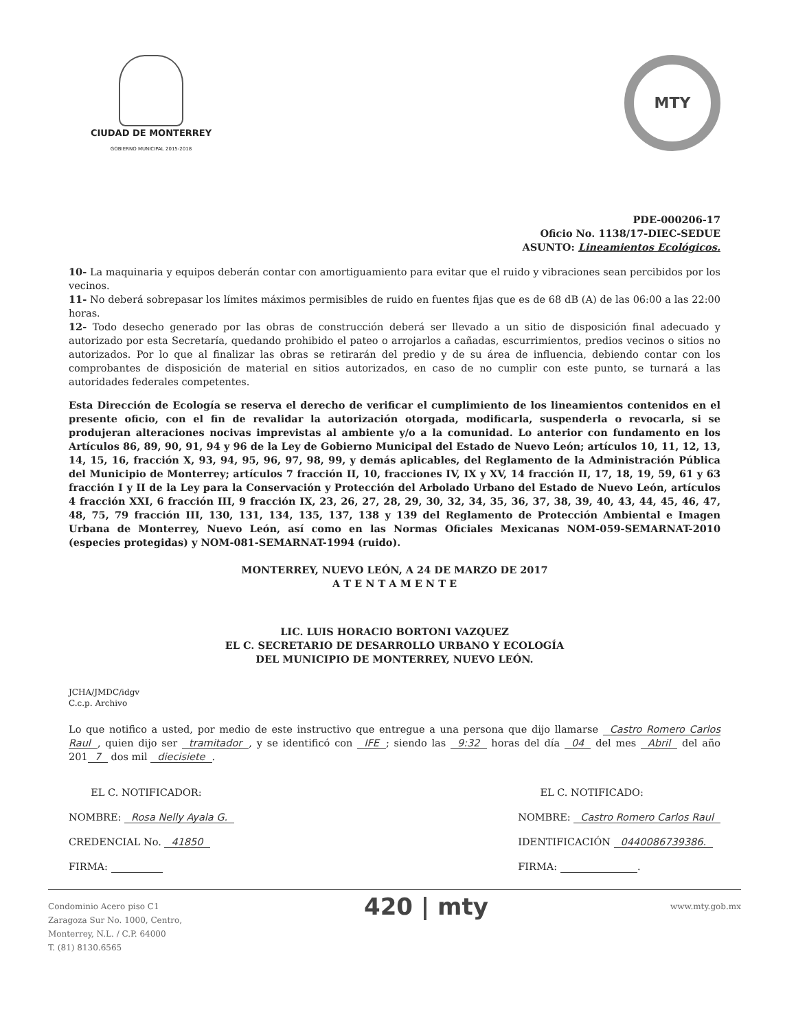CIUDAD DE MONTERREY
GOBIERNO MUNICIPAL 2015-2018
MTY
PDE-000206-17
Oficio No. 1138/17-DIEC-SEDUE
ASUNTO: Lineamientos Ecológicos.
10- La maquinaria y equipos deberán contar con amortiguamiento para evitar que el ruido y vibraciones sean percibidos por los vecinos.
11- No deberá sobrepasar los límites máximos permisibles de ruido en fuentes fijas que es de 68 dB (A) de las 06:00 a las 22:00 horas.
12- Todo desecho generado por las obras de construcción deberá ser llevado a un sitio de disposición final adecuado y autorizado por esta Secretaría, quedando prohibido el pateo o arrojarlos a cañadas, escurrimientos, predios vecinos o sitios no autorizados. Por lo que al finalizar las obras se retirarán del predio y de su área de influencia, debiendo contar con los comprobantes de disposición de material en sitios autorizados, en caso de no cumplir con este punto, se turnará a las autoridades federales competentes.
Esta Dirección de Ecología se reserva el derecho de verificar el cumplimiento de los lineamientos contenidos en el presente oficio, con el fin de revalidar la autorización otorgada, modificarla, suspenderla o revocarla, si se produjeran alteraciones nocivas imprevistas al ambiente y/o a la comunidad. Lo anterior con fundamento en los Artículos 86, 89, 90, 91, 94 y 96 de la Ley de Gobierno Municipal del Estado de Nuevo León; artículos 10, 11, 12, 13, 14, 15, 16, fracción X, 93, 94, 95, 96, 97, 98, 99, y demás aplicables, del Reglamento de la Administración Pública del Municipio de Monterrey; artículos 7 fracción II, 10, fracciones IV, IX y XV, 14 fracción II, 17, 18, 19, 59, 61 y 63 fracción I y II de la Ley para la Conservación y Protección del Arbolado Urbano del Estado de Nuevo León, artículos 4 fracción XXI, 6 fracción III, 9 fracción IX, 23, 26, 27, 28, 29, 30, 32, 34, 35, 36, 37, 38, 39, 40, 43, 44, 45, 46, 47, 48, 75, 79 fracción III, 130, 131, 134, 135, 137, 138 y 139 del Reglamento de Protección Ambiental e Imagen Urbana de Monterrey, Nuevo León, así como en las Normas Oficiales Mexicanas NOM-059-SEMARNAT-2010 (especies protegidas) y NOM-081-SEMARNAT-1994 (ruido).
MONTERREY, NUEVO LEÓN, A 24 DE MARZO DE 2017
A T E N T A M E N T E
LIC. LUIS HORACIO BORTONI VAZQUEZ
EL C. SECRETARIO DE DESARROLLO URBANO Y ECOLOGÍA
DEL MUNICIPIO DE MONTERREY, NUEVO LEÓN.
JCHA/JMDC/idgv
C.c.p. Archivo
Lo que notifico a usted, por medio de este instructivo que entregue a una persona que dijo llamarse Castro Romero Carlos Raul, quien dijo ser tramitador, y se identificó con IFE; siendo las 9:32 horas del día 04 del mes Abril del año 201 7 dos mil diecisiete.
EL C. NOTIFICADOR:
NOMBRE: Rosa Nelly Ayala G.
CREDENCIAL No. 41850
FIRMA:
EL C. NOTIFICADO:
NOMBRE: Castro Romero Carlos Raul
IDENTIFICACIÓN 0440086739386.
FIRMA: .
Condominio Acero piso C1
Zaragoza Sur No. 1000, Centro,
Monterrey, N.L. / C.P. 64000
T. (81) 8130.6565
420 | mty
www.mty.gob.mx